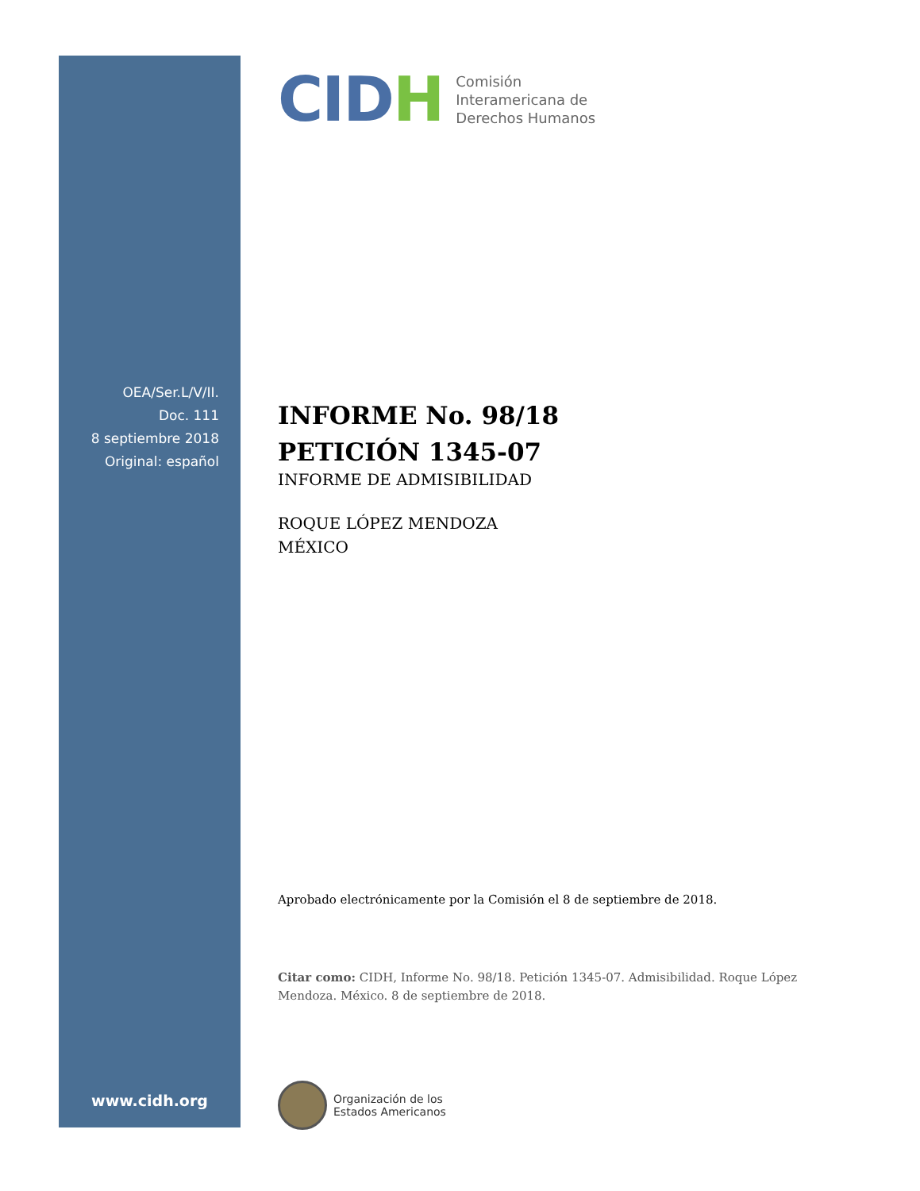OEA/Ser.L/V/II.
Doc. 111
8 septiembre 2018
Original: español
www.cidh.org
CIDH
Comisión
Interamericana de
Derechos Humanos
INFORME No. 98/18
PETICIÓN 1345-07
INFORME DE ADMISIBILIDAD
ROQUE LÓPEZ MENDOZA
MÉXICO
Aprobado electrónicamente por la Comisión el 8 de septiembre de 2018.
Citar como: CIDH, Informe No. 98/18. Petición 1345-07. Admisibilidad. Roque López Mendoza. México. 8 de septiembre de 2018.
Organización de los
Estados Americanos